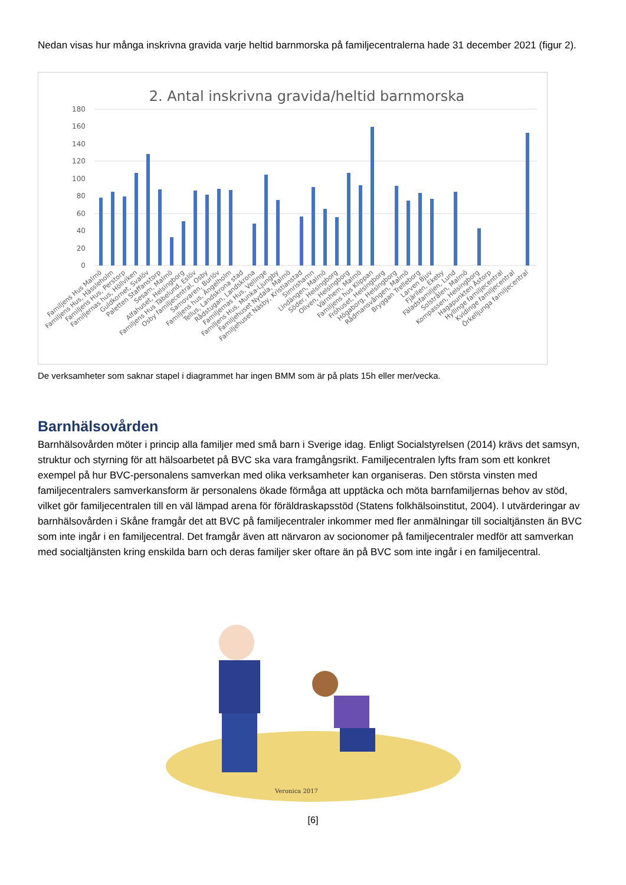Nedan visas hur många inskrivna gravida varje heltid barnmorska på familjecentralerna hade 31 december 2021 (figur 2).
2. Antal inskrivna gravida/heltid barnmorska
180
160
140
120
100
80
60
40
20
0
Familjens Hus Malmö
Familjens Hus, Hässleholm
Familjens Hus, Perstorp
Familjernas hus, Höllviken
Guldkornet, Svalöv
Paletten Staffanstorp
Sesam, Malmö
Alfahuset, Helsingborg
Familjens Hus Täbelund, Eslöv
Osby familjecentral, Osby
Samovaren, Burlöv
Familjens hus, Ängelholm
Tellus, Landskrona stad
Rådstugan, Landskrona
Familjernas Hus, Vellinge
Familjens Hus, Munka-Ljungby
Familjehuset Nydala, Malmö
Familjehuset Näsby, Kristianstad
Simrishamn
Lindängen, Malmö
Söder, Helsingborg
Oliven, Helsingborg
Värnhem, Malmö
Familjens hus Klippan
Fröhuset, Helsingborg
Högaborg, Helsingborg
Rådmansvången, Malmö
Bryggan Trelleborg
Larven Bjuv
Fjärilen, Ekeby
Fäladsfamiljen, Lund
Solstrålen, Malmö
Kompassen, Helsingborg
Hagapunkten Åstorp
Hyllinge familjecentral
Kvidinge familjecentral
Örkelljunga familjecentral
De verksamheter som saknar stapel i diagrammet har ingen BMM som är på plats 15h eller mer/vecka.
Barnhälsovården
Barnhälsovården möter i princip alla familjer med små barn i Sverige idag. Enligt Socialstyrelsen (2014) krävs det samsyn, struktur och styrning för att hälsoarbetet på BVC ska vara framgångsrikt. Familjecentralen lyfts fram som ett konkret exempel på hur BVC-personalens samverkan med olika verksamheter kan organiseras. Den största vinsten med familjecentralers samverkansform är personalens ökade förmåga att upptäcka och möta barnfamiljernas behov av stöd, vilket gör familjecentralen till en väl lämpad arena för föräldraskapsstöd (Statens folkhälsoinstitut, 2004). I utvärderingar av barnhälsovården i Skåne framgår det att BVC på familjecentraler inkommer med fler anmälningar till socialtjänsten än BVC som inte ingår i en familjecentral. Det framgår även att närvaron av socionomer på familjecentraler medför att samverkan med socialtjänsten kring enskilda barn och deras familjer sker oftare än på BVC som inte ingår i en familjecentral.
Veronica 2017
[6]